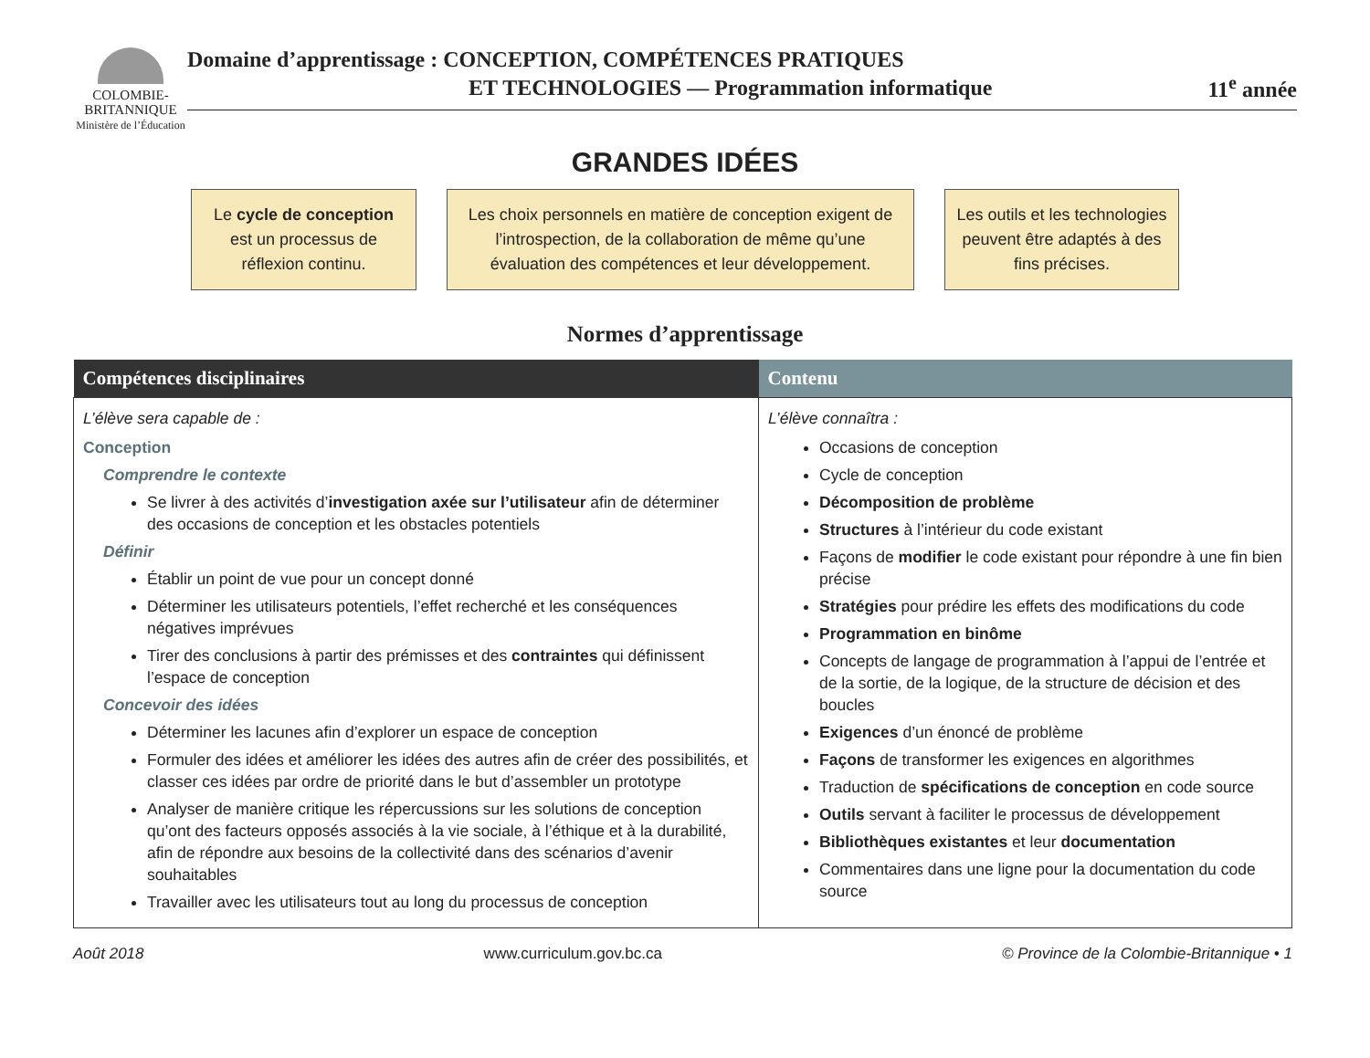COLOMBIE-
BRITANNIQUE
Ministère de l’Éducation
Domaine d’apprentissage : CONCEPTION, COMPÉTENCES PRATIQUES
ET TECHNOLOGIES — Programmation informatique
11<sup>e</sup> année
GRANDES IDÉES
Le cycle de conception est un processus de réflexion continu.
Les choix personnels en matière de conception exigent de l’introspection, de la collaboration de même qu’une évaluation des compétences et leur développement.
Les outils et les technologies peuvent être adaptés à des fins précises.
Normes d’apprentissage
| Compétences disciplinaires | Contenu |
| --- | --- |
| L’élève sera capable de : Conception Comprendre le contexte Se livrer à des activités d’ investigation axée sur l’utilisateur afin de déterminer des occasions de conception et les obstacles potentiels Définir Établir un point de vue pour un concept donné Déterminer les utilisateurs potentiels, l’effet recherché et les conséquences négatives imprévues Tirer des conclusions à partir des prémisses et des contraintes qui définissent l’espace de conception Concevoir des idées Déterminer les lacunes afin d’explorer un espace de conception Formuler des idées et améliorer les idées des autres afin de créer des possibilités, et classer ces idées par ordre de priorité dans le but d’assembler un prototype Analyser de manière critique les répercussions sur les solutions de conception qu’ont des facteurs opposés associés à la vie sociale, à l’éthique et à la durabilité, afin de répondre aux besoins de la collectivité dans des scénarios d’avenir souhaitables Travailler avec les utilisateurs tout au long du processus de conception | L’élève connaîtra : Occasions de conception Cycle de conception Décomposition de problème Structures à l’intérieur du code existant Façons de modifier le code existant pour répondre à une fin bien précise Stratégies pour prédire les effets des modifications du code Programmation en binôme Concepts de langage de programmation à l’appui de l’entrée et de la sortie, de la logique, de la structure de décision et des boucles Exigences d’un énoncé de problème Façons de transformer les exigences en algorithmes Traduction de spécifications de conception en code source Outils servant à faciliter le processus de développement Bibliothèques existantes et leur documentation Commentaires dans une ligne pour la documentation du code source |
Août 2018 www.curriculum.gov.bc.ca © Province de la Colombie-Britannique • 1